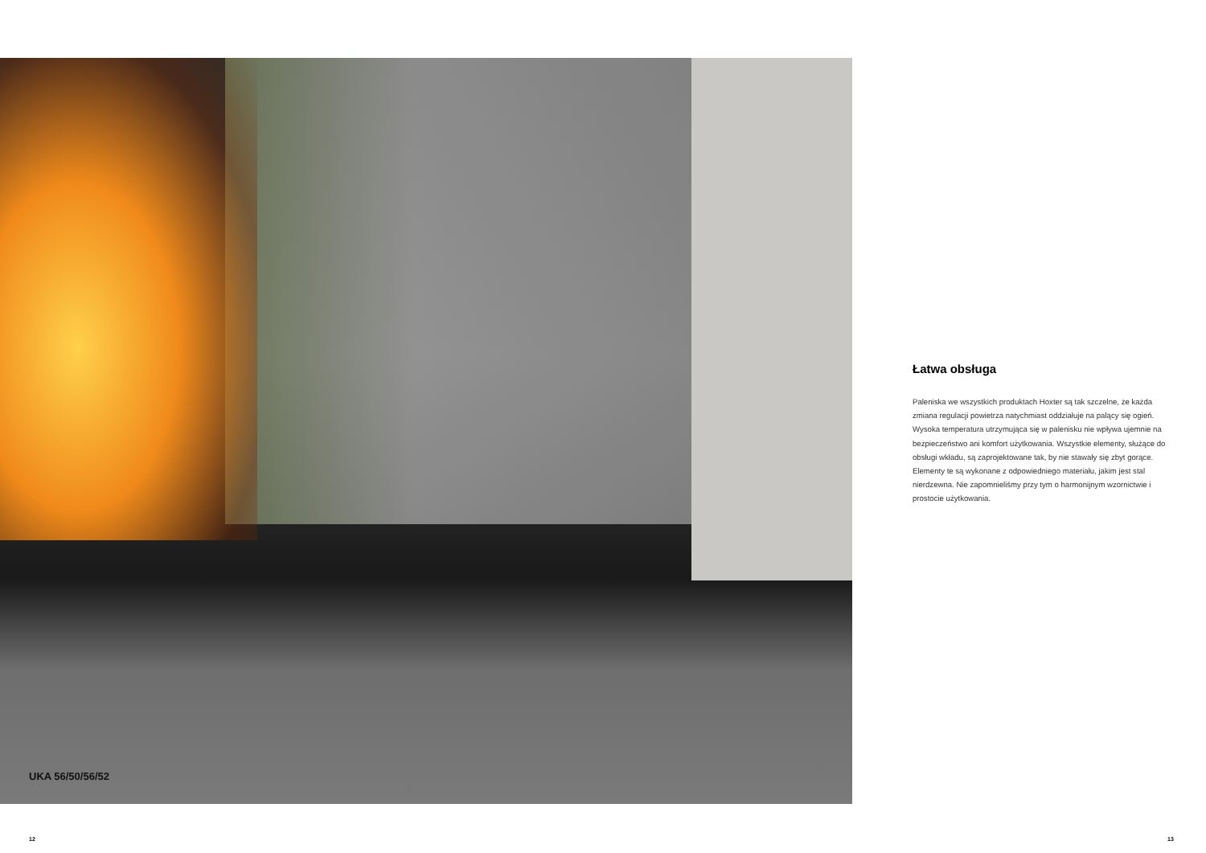UKA 56/50/56/52
Łatwa obsługa
Paleniska we wszystkich produktach Hoxter są tak szczelne, że każda zmiana regulacji powietrza natychmiast oddziałuje na palący się ogień. Wysoka temperatura utrzymująca się w palenisku nie wpływa ujemnie na bezpieczeństwo ani komfort użytkowania. Wszystkie elementy, służące do obsługi wkładu, są zaprojektowane tak, by nie stawały się zbyt gorące. Elementy te są wykonane z odpowiedniego materiału, jakim jest stal nierdzewna. Nie zapomnieliśmy przy tym o harmonijnym wzornictwie i prostocie użytkowania.
12 13